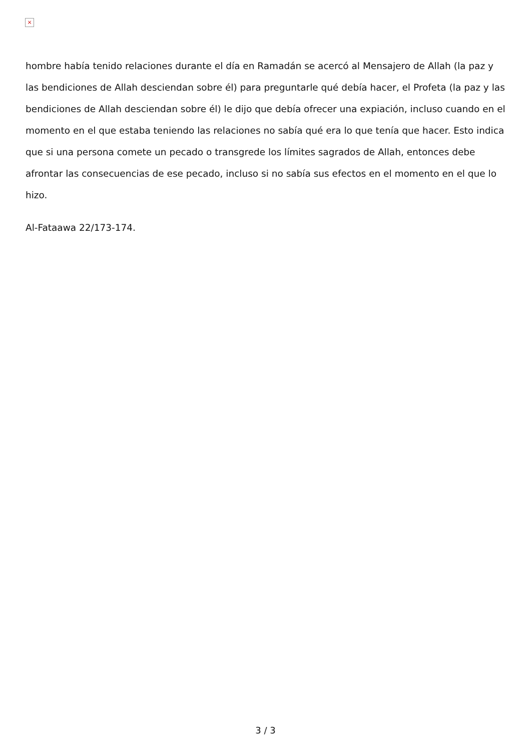×
hombre había tenido relaciones durante el día en Ramadán se acercó al Mensajero de Allah (la paz y las bendiciones de Allah desciendan sobre él) para preguntarle qué debía hacer, el Profeta (la paz y las bendiciones de Allah desciendan sobre él) le dijo que debía ofrecer una expiación, incluso cuando en el momento en el que estaba teniendo las relaciones no sabía qué era lo que tenía que hacer. Esto indica que si una persona comete un pecado o transgrede los límites sagrados de Allah, entonces debe afrontar las consecuencias de ese pecado, incluso si no sabía sus efectos en el momento en el que lo hizo.
Al-Fataawa 22/173-174.
3 / 3